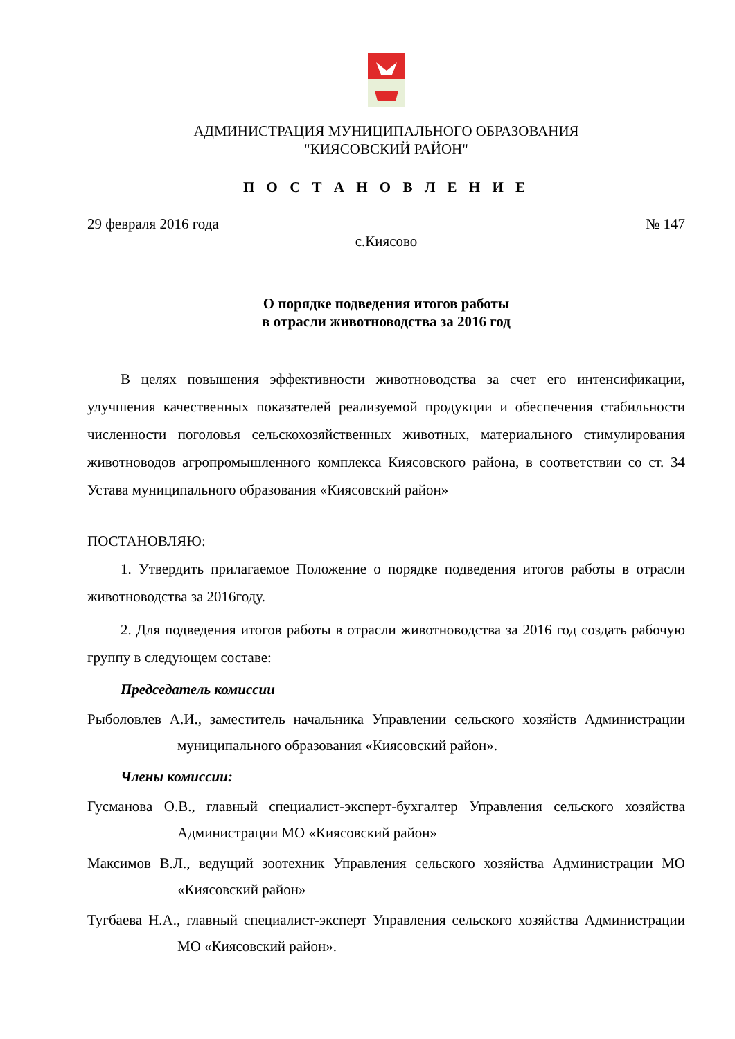АДМИНИСТРАЦИЯ МУНИЦИПАЛЬНОГО ОБРАЗОВАНИЯ
"КИЯСОВСКИЙ РАЙОН"
П О С Т А Н О В Л Е Н И Е
29 февраля 2016 года № 147
с.Киясово
О порядке подведения итогов работы
в отрасли животноводства за 2016 год
В целях повышения эффективности животноводства за счет его интенсификации, улучшения качественных показателей реализуемой продукции и обеспечения стабильности численности поголовья сельскохозяйственных животных, материального стимулирования животноводов агропромышленного комплекса Киясовского района, в соответствии со ст. 34 Устава муниципального образования «Киясовский район»
ПОСТАНОВЛЯЮ:
1. Утвердить прилагаемое Положение о порядке подведения итогов работы в отрасли животноводства за 2016году.
2. Для подведения итогов работы в отрасли животноводства за 2016 год создать рабочую группу в следующем составе:
Председатель комиссии
Рыболовлев А.И., заместитель начальника Управлении сельского хозяйств Администрации муниципального образования «Киясовский район».
Члены комиссии:
Гусманова О.В., главный специалист-эксперт-бухгалтер Управления сельского хозяйства Администрации МО «Киясовский район»
Максимов В.Л., ведущий зоотехник Управления сельского хозяйства Администрации МО «Киясовский район»
Тугбаева Н.А., главный специалист-эксперт Управления сельского хозяйства Администрации МО «Киясовский район».